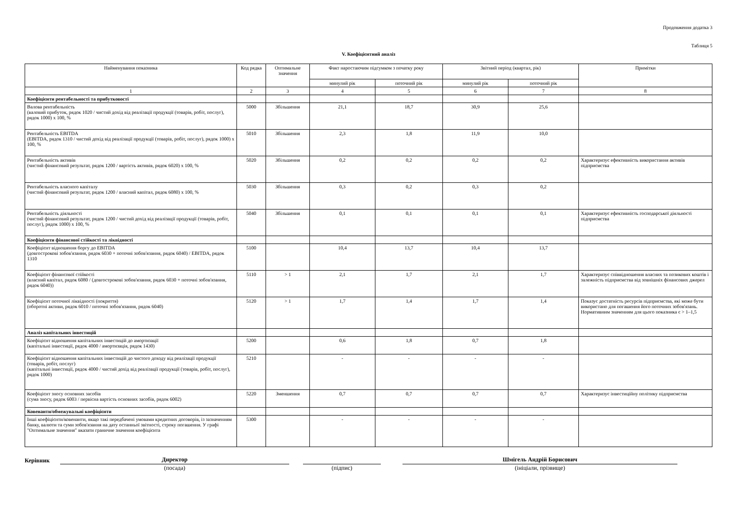Продовження додатка 3
Таблиця 5
V. Коефіцієнтний аналіз
| Найменування показника | Код рядка | Оптимальне значення | Факт наростаючим підсумком з початку року | | Звітний період (квартал, рік) | | Примітки |
| --- | --- | --- | --- | --- | --- | --- | --- |
| | | | минулий рік | поточний рік | минулий рік | поточний рік | |
| 1 | 2 | 3 | 4 | 5 | 6 | 7 | 8 |
| Коефіцієнти рентабельності та прибутковості | | | | | | | |
| Валова рентабельність (валовий прибуток, рядок 1020 / чистий дохід від реалізації продукції (товарів, робіт, послуг), рядок 1000) х 100, % | 5000 | Збільшення | 21,1 | 18,7 | 30,9 | 25,6 | |
| Рентабельність EBITDA (EBITDA, рядок 1310 / чистий дохід від реалізації продукції (товарів, робіт, послуг), рядок 1000) х 100, % | 5010 | Збільшення | 2,3 | 1,8 | 11,9 | 10,0 | |
| Рентабельність активів (чистий фінансовий результат, рядок 1200 / вартість активів, рядок 6020) х 100, % | 5020 | Збільшення | 0,2 | 0,2 | 0,2 | 0,2 | Характеризує ефективність використання активів підприємства |
| Рентабельність власного капіталу (чистий фінансовий результат, рядок 1200 / власний капітал, рядок 6080) х 100, % | 5030 | Збільшення | 0,3 | 0,2 | 0,3 | 0,2 | |
| Рентабельність діяльності (чистий фінансовий результат, рядок 1200 / чистий дохід від реалізації продукції (товарів, робіт, послуг), рядок 1000) х 100, % | 5040 | Збільшення | 0,1 | 0,1 | 0,1 | 0,1 | Характеризує ефективність господарської діяльності підприємства |
| Коефіцієнти фінансової стійкості та ліквідності | | | | | | | |
| Коефіцієнт відношення боргу до EBITDA (довгострокові зобов'язання, рядок 6030 + поточні зобов'язання, рядок 6040) / EBITDA, рядок 1310 | 5100 | | 10,4 | 13,7 | 10,4 | 13,7 | |
| Коефіцієнт фінансової стійкості (власний капітал, рядок 6080 / (довгострокові зобов'язання, рядок 6030 + поточні зобов'язання, рядок 6040)) | 5110 | > 1 | 2,1 | 1,7 | 2,1 | 1,7 | Характеризує співвідношення власних та позикових коштів і залежність підприємства від зовнішніх фінансових джерел |
| Коефіцієнт поточної ліквідності (покриття) (оборотні активи, рядок 6010 / поточні зобов'язання, рядок 6040) | 5120 | > 1 | 1,7 | 1,4 | 1,7 | 1,4 | Показує достатність ресурсів підприємства, які може бути використано для погашення його поточних зобов'язань. Нормативним значенням для цього показника є > 1–1,5 |
| Аналіз капітальних інвестицій | | | | | | | |
| Коефіцієнт відношення капітальних інвестицій до амортизації (капітальні інвестиції, рядок 4000 / амортизація, рядок 1430) | 5200 | | 0,6 | 1,8 | 0,7 | 1,8 | |
| Коефіцієнт відношення капітальних інвестицій до чистого доходу від реалізації продукції (товарів, робіт, послуг) (капітальні інвестиції, рядок 4000 / чистий дохід від реалізації продукції (товарів, робіт, послуг), рядок 1000) | 5210 | | - | - | - | - | |
| Коефіцієнт зносу основних засобів (сума зносу, рядок 6003 / первісна вартість основних засобів, рядок 6002) | 5220 | Зменшення | 0,7 | 0,7 | 0,7 | 0,7 | Характеризує інвестиційну політику підприємства |
| Ковенанти/обмежувальні коефіцієнти | | | | | | | |
| Інші коефіцієнти/ковенанти, якщо такі передбачені умовами кредитних договорів, із зазначенням банку, валюти та суми зобов'язання на дату останньої звітності, строку погашення. У графі "Оптимальне значення" вказати граничне значення коефіцієнта | 5300 | | - | - | - | - | |
Керівник Директор
(посада)
(підпис) Шмігель Андрій Борисович
(ініціали, прізвище)